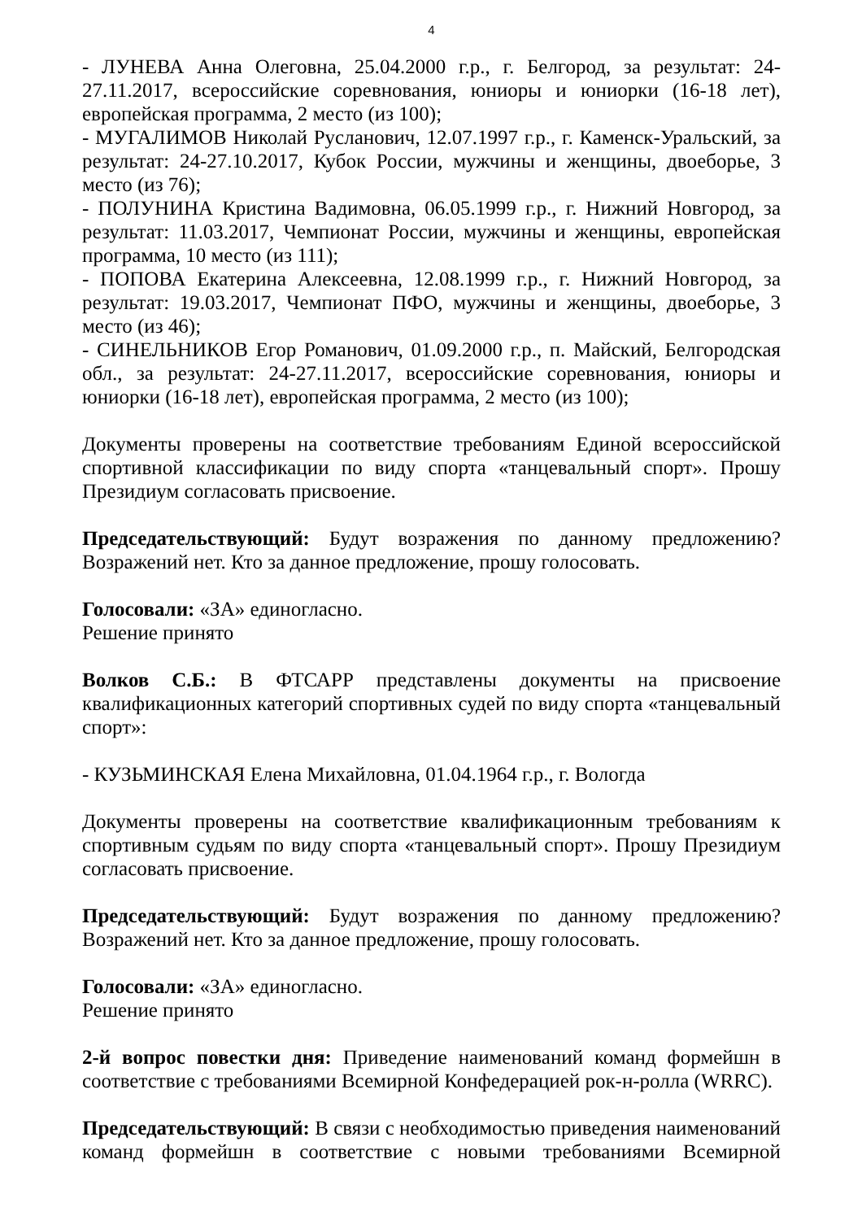4
- ЛУНЕВА Анна Олеговна, 25.04.2000 г.р., г. Белгород, за результат: 24-27.11.2017, всероссийские соревнования, юниоры и юниорки (16-18 лет), европейская программа, 2 место (из 100);
- МУГАЛИМОВ Николай Русланович, 12.07.1997 г.р., г. Каменск-Уральский, за результат: 24-27.10.2017, Кубок России, мужчины и женщины, двоеборье, 3 место (из 76);
- ПОЛУНИНА Кристина Вадимовна, 06.05.1999 г.р., г. Нижний Новгород, за результат: 11.03.2017, Чемпионат России, мужчины и женщины, европейская программа, 10 место (из 111);
- ПОПОВА Екатерина Алексеевна, 12.08.1999 г.р., г. Нижний Новгород, за результат: 19.03.2017, Чемпионат ПФО, мужчины и женщины, двоеборье, 3 место (из 46);
- СИНЕЛЬНИКОВ Егор Романович, 01.09.2000 г.р., п. Майский, Белгородская обл., за результат: 24-27.11.2017, всероссийские соревнования, юниоры и юниорки (16-18 лет), европейская программа, 2 место (из 100);
Документы проверены на соответствие требованиям Единой всероссийской спортивной классификации по виду спорта «танцевальный спорт». Прошу Президиум согласовать присвоение.
Председательствующий: Будут возражения по данному предложению? Возражений нет. Кто за данное предложение, прошу голосовать.
Голосовали: «ЗА» единогласно.
Решение принято
Волков С.Б.: В ФТСАРР представлены документы на присвоение квалификационных категорий спортивных судей по виду спорта «танцевальный спорт»:
- КУЗЬМИНСКАЯ Елена Михайловна, 01.04.1964 г.р., г. Вологда
Документы проверены на соответствие квалификационным требованиям к спортивным судьям по виду спорта «танцевальный спорт». Прошу Президиум согласовать присвоение.
Председательствующий: Будут возражения по данному предложению? Возражений нет. Кто за данное предложение, прошу голосовать.
Голосовали: «ЗА» единогласно.
Решение принято
2-й вопрос повестки дня: Приведение наименований команд формейшн в соответствие с требованиями Всемирной Конфедерацией рок-н-ролла (WRRC).
Председательствующий: В связи с необходимостью приведения наименований команд формейшн в соответствие с новыми требованиями Всемирной